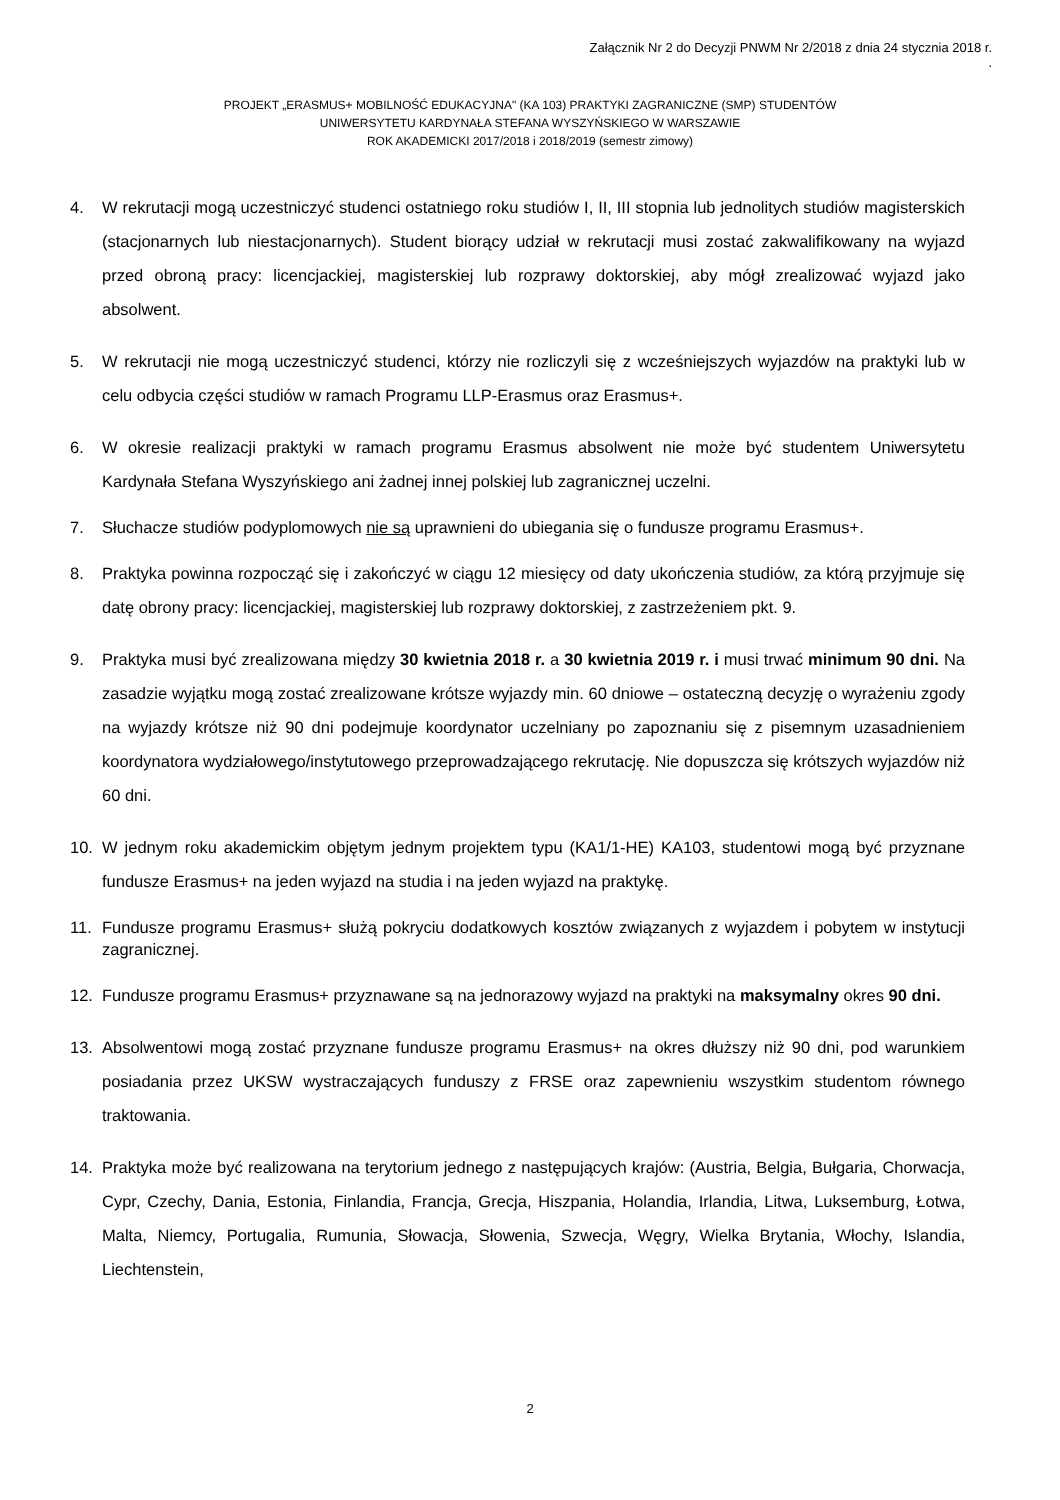Załącznik Nr 2 do Decyzji PNWM Nr 2/2018 z dnia 24 stycznia 2018 r.
.
PROJEKT „ERASMUS+ MOBILNOŚĆ EDUKACYJNA" (KA 103) PRAKTYKI ZAGRANICZNE (SMP) STUDENTÓW
UNIWERSYTETU KARDYNAŁA STEFANA WYSZYŃSKIEGO W WARSZAWIE
ROK AKADEMICKI 2017/2018 i 2018/2019 (semestr zimowy)
4. W rekrutacji mogą uczestniczyć studenci ostatniego roku studiów I, II, III stopnia lub jednolitych studiów magisterskich (stacjonarnych lub niestacjonarnych). Student biorący udział w rekrutacji musi zostać zakwalifikowany na wyjazd przed obroną pracy: licencjackiej, magisterskiej lub rozprawy doktorskiej, aby mógł zrealizować wyjazd jako absolwent.
5. W rekrutacji nie mogą uczestniczyć studenci, którzy nie rozliczyli się z wcześniejszych wyjazdów na praktyki lub w celu odbycia części studiów w ramach Programu LLP-Erasmus oraz Erasmus+.
6. W okresie realizacji praktyki w ramach programu Erasmus absolwent nie może być studentem Uniwersytetu Kardynała Stefana Wyszyńskiego ani żadnej innej polskiej lub zagranicznej uczelni.
7. Słuchacze studiów podyplomowych nie są uprawnieni do ubiegania się o fundusze programu Erasmus+.
8. Praktyka powinna rozpocząć się i zakończyć w ciągu 12 miesięcy od daty ukończenia studiów, za którą przyjmuje się datę obrony pracy: licencjackiej, magisterskiej lub rozprawy doktorskiej, z zastrzeżeniem pkt. 9.
9. Praktyka musi być zrealizowana między 30 kwietnia 2018 r. a 30 kwietnia 2019 r. i musi trwać minimum 90 dni. Na zasadzie wyjątku mogą zostać zrealizowane krótsze wyjazdy min. 60 dniowe – ostateczną decyzję o wyrażeniu zgody na wyjazdy krótsze niż 90 dni podejmuje koordynator uczelniany po zapoznaniu się z pisemnym uzasadnieniem koordynatora wydziałowego/instytutowego przeprowadzającego rekrutację. Nie dopuszcza się krótszych wyjazdów niż 60 dni.
10. W jednym roku akademickim objętym jednym projektem typu (KA1/1-HE) KA103, studentowi mogą być przyznane fundusze Erasmus+ na jeden wyjazd na studia i na jeden wyjazd na praktykę.
11. Fundusze programu Erasmus+ służą pokryciu dodatkowych kosztów związanych z wyjazdem i pobytem w instytucji zagranicznej.
12. Fundusze programu Erasmus+ przyznawane są na jednorazowy wyjazd na praktyki na maksymalny okres 90 dni.
13. Absolwentowi mogą zostać przyznane fundusze programu Erasmus+ na okres dłuższy niż 90 dni, pod warunkiem posiadania przez UKSW wystraczających funduszy z FRSE oraz zapewnieniu wszystkim studentom równego traktowania.
14. Praktyka może być realizowana na terytorium jednego z następujących krajów: (Austria, Belgia, Bułgaria, Chorwacja, Cypr, Czechy, Dania, Estonia, Finlandia, Francja, Grecja, Hiszpania, Holandia, Irlandia, Litwa, Luksemburg, Łotwa, Malta, Niemcy, Portugalia, Rumunia, Słowacja, Słowenia, Szwecja, Węgry, Wielka Brytania, Włochy, Islandia, Liechtenstein,
2